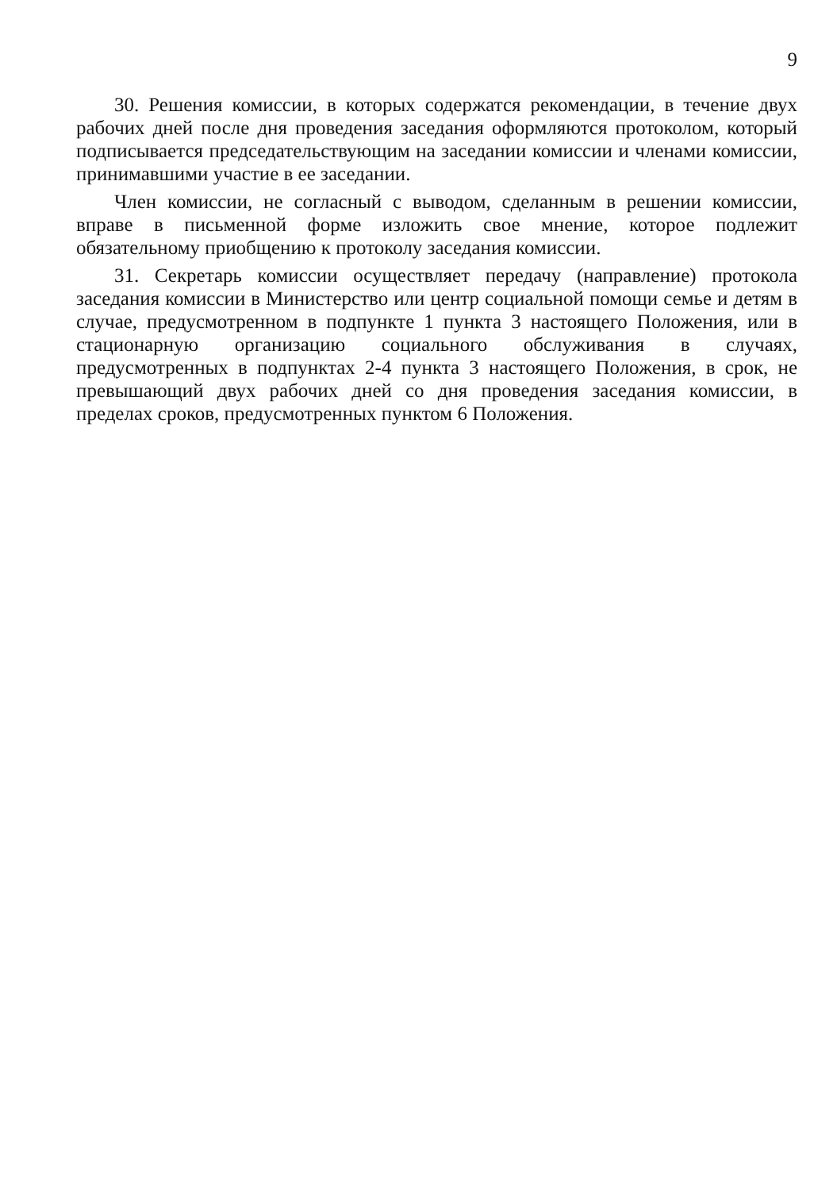9
30. Решения комиссии, в которых содержатся рекомендации, в течение двух рабочих дней после дня проведения заседания оформляются протоколом, который подписывается председательствующим на заседании комиссии и членами комиссии, принимавшими участие в ее заседании.
Член комиссии, не согласный с выводом, сделанным в решении комиссии, вправе в письменной форме изложить свое мнение, которое подлежит обязательному приобщению к протоколу заседания комиссии.
31. Секретарь комиссии осуществляет передачу (направление) протокола заседания комиссии в Министерство или центр социальной помощи семье и детям в случае, предусмотренном в подпункте 1 пункта 3 настоящего Положения, или в стационарную организацию социального обслуживания в случаях, предусмотренных в подпунктах 2-4 пункта 3 настоящего Положения, в срок, не превышающий двух рабочих дней со дня проведения заседания комиссии, в пределах сроков, предусмотренных пунктом 6 Положения.